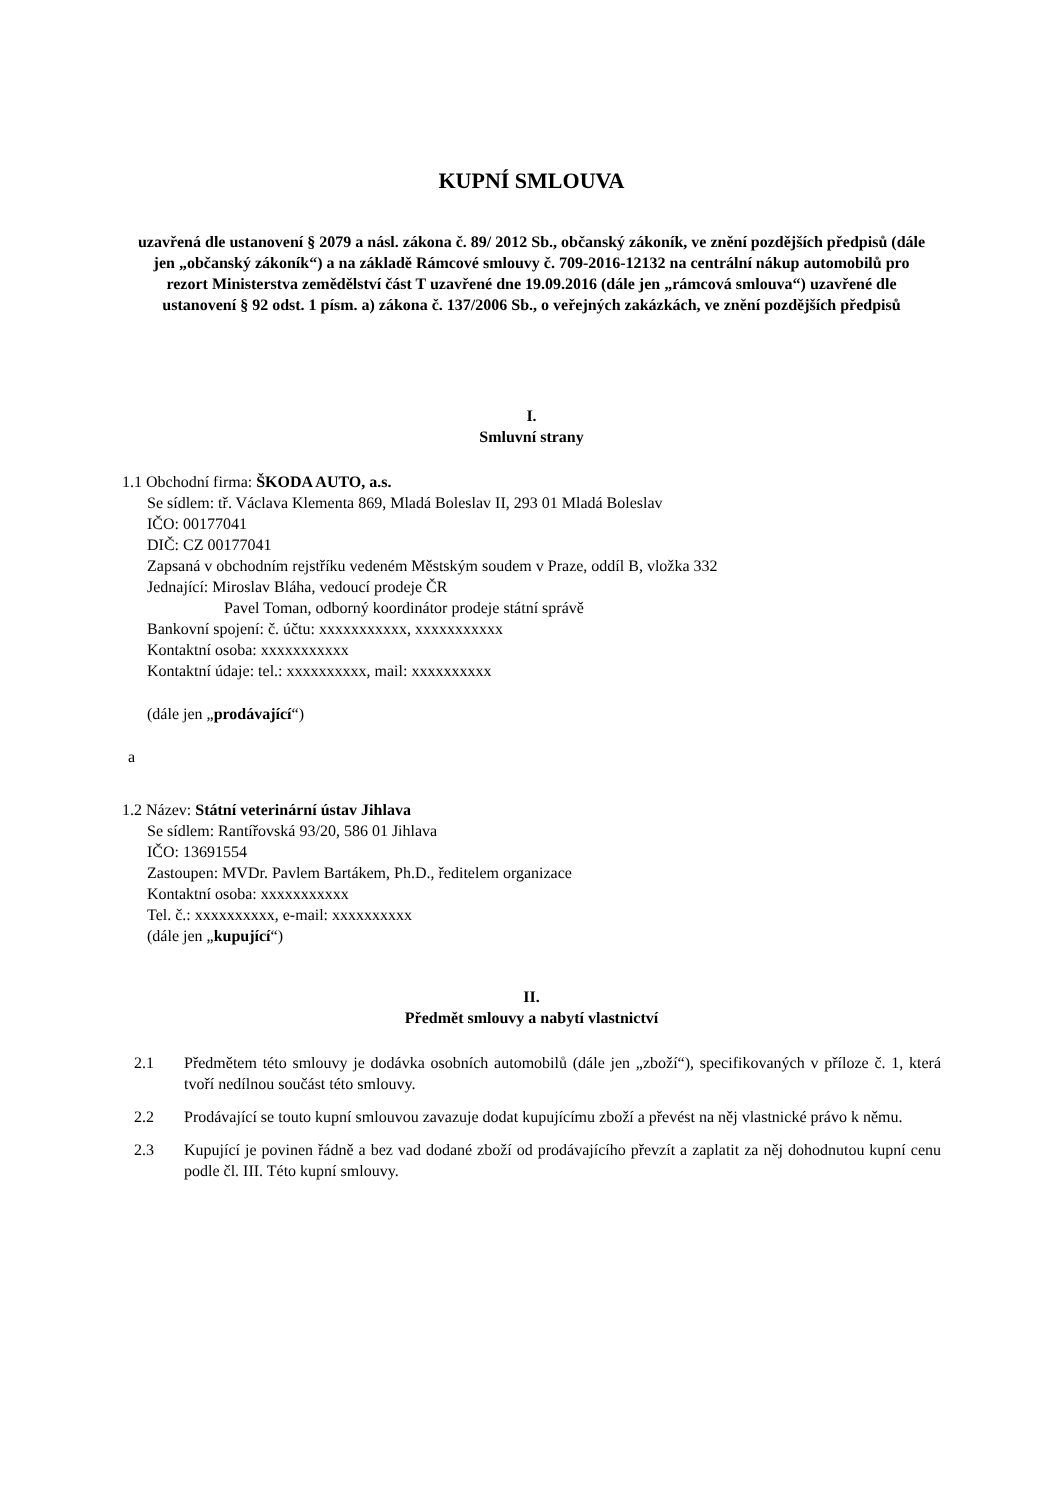KUPNÍ SMLOUVA
uzavřená dle ustanovení § 2079 a násl. zákona č. 89/ 2012 Sb., občanský zákoník, ve znění pozdějších předpisů (dále jen „občanský zákoník“) a na základě Rámcové smlouvy č. 709-2016-12132 na centrální nákup automobilů pro rezort Ministerstva zemědělství část T uzavřené dne 19.09.2016 (dále jen „rámcová smlouva“) uzavřené dle ustanovení § 92 odst. 1 písm. a) zákona č. 137/2006 Sb., o veřejných zakázkách, ve znění pozdějších předpisů
I.
Smluvní strany
1.1 Obchodní firma: ŠKODA AUTO, a.s.
Se sídlem: tř. Václava Klementa 869, Mladá Boleslav II, 293 01 Mladá Boleslav
IČO: 00177041
DIČ: CZ 00177041
Zapsaná v obchodním rejstříku vedeném Městským soudem v Praze, oddíl B, vložka 332
Jednající: Miroslav Bláha, vedoucí prodeje ČR
Pavel Toman, odborný koordinátor prodeje státní správě
Bankovní spojení: č. účtu: xxxxxxxxxxx, xxxxxxxxxxx
Kontaktní osoba: xxxxxxxxxxx
Kontaktní údaje: tel.: xxxxxxxxxx, mail: xxxxxxxxxx
(dále jen „prodávající“)
a
1.2 Název: Státní veterinární ústav Jihlava
Se sídlem: Rantířovská 93/20, 586 01 Jihlava
IČO: 13691554
Zastoupen: MVDr. Pavlem Bartákem, Ph.D., ředitelem organizace
Kontaktní osoba: xxxxxxxxxxx
Tel. č.: xxxxxxxxxx, e-mail: xxxxxxxxxx
(dále jen „kupující“)
II.
Předmět smlouvy a nabytí vlastnictví
2.1 Předmětem této smlouvy je dodávka osobních automobilů (dále jen „zboží“), specifikovaných v příloze č. 1, která tvoří nedílnou součást této smlouvy.
2.2 Prodávající se touto kupní smlouvou zavazuje dodat kupujícímu zboží a převést na něj vlastnické právo k němu.
2.3 Kupující je povinen řádně a bez vad dodané zboží od prodávajícího převzít a zaplatit za něj dohodnutou kupní cenu podle čl. III. Této kupní smlouvy.